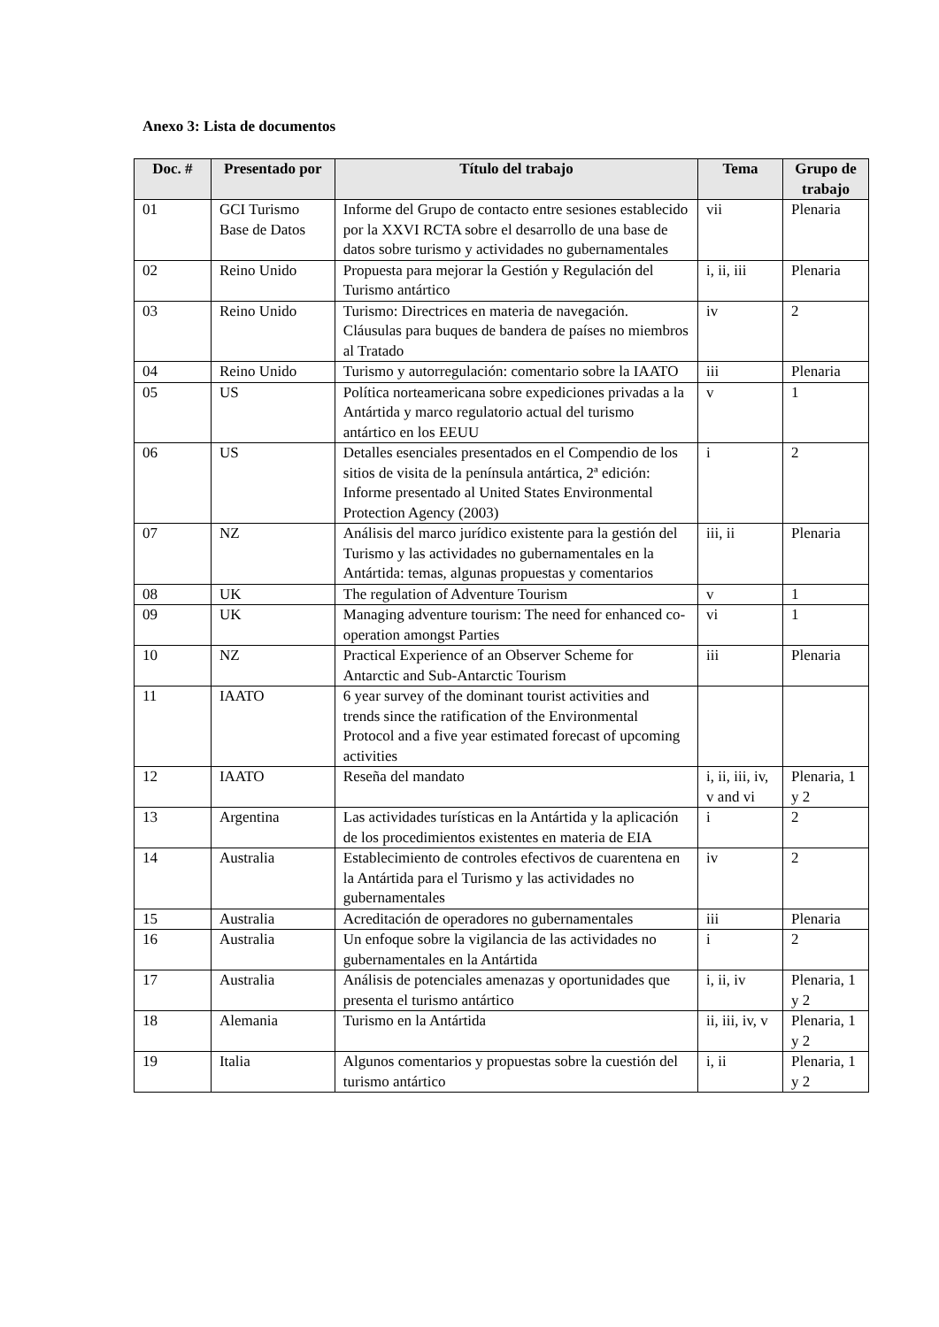Anexo 3: Lista de documentos
| Doc. # | Presentado por | Título del trabajo | Tema | Grupo de trabajo |
| --- | --- | --- | --- | --- |
| 01 | GCI Turismo Base de Datos | Informe del Grupo de contacto entre sesiones establecido por la XXVI RCTA sobre el desarrollo de una base de datos sobre turismo y actividades no gubernamentales | vii | Plenaria |
| 02 | Reino Unido | Propuesta para mejorar la Gestión y Regulación del Turismo antártico | i, ii, iii | Plenaria |
| 03 | Reino Unido | Turismo: Directrices en materia de navegación. Cláusulas para buques de bandera de países no miembros al Tratado | iv | 2 |
| 04 | Reino Unido | Turismo y autorregulación: comentario sobre la IAATO | iii | Plenaria |
| 05 | US | Política norteamericana sobre expediciones privadas a la Antártida y marco regulatorio actual del turismo antártico en los EEUU | v | 1 |
| 06 | US | Detalles esenciales presentados en el Compendio de los sitios de visita de la península antártica, 2ª edición: Informe presentado al United States Environmental Protection Agency (2003) | i | 2 |
| 07 | NZ | Análisis del marco jurídico existente para la gestión del Turismo y las actividades no gubernamentales en la Antártida: temas, algunas propuestas y comentarios | iii, ii | Plenaria |
| 08 | UK | The regulation of Adventure Tourism | v | 1 |
| 09 | UK | Managing adventure tourism: The need for enhanced co-operation amongst Parties | vi | 1 |
| 10 | NZ | Practical Experience of an Observer Scheme for Antarctic and Sub-Antarctic Tourism | iii | Plenaria |
| 11 | IAATO | 6 year survey of the dominant tourist activities and trends since the ratification of the Environmental Protocol and a five year estimated forecast of upcoming activities | | |
| 12 | IAATO | Reseña del mandato | i, ii, iii, iv, v and vi | Plenaria, 1 y 2 |
| 13 | Argentina | Las actividades turísticas en la Antártida y la aplicación de los procedimientos existentes en materia de EIA | i | 2 |
| 14 | Australia | Establecimiento de controles efectivos de cuarentena en la Antártida para el Turismo y las actividades no gubernamentales | iv | 2 |
| 15 | Australia | Acreditación de operadores no gubernamentales | iii | Plenaria |
| 16 | Australia | Un enfoque sobre la vigilancia de las actividades no gubernamentales en la Antártida | i | 2 |
| 17 | Australia | Análisis de potenciales amenazas y oportunidades que presenta el turismo antártico | i, ii, iv | Plenaria, 1 y 2 |
| 18 | Alemania | Turismo en la Antártida | ii, iii, iv, v | Plenaria, 1 y 2 |
| 19 | Italia | Algunos comentarios y propuestas sobre la cuestión del turismo antártico | i, ii | Plenaria, 1 y 2 |